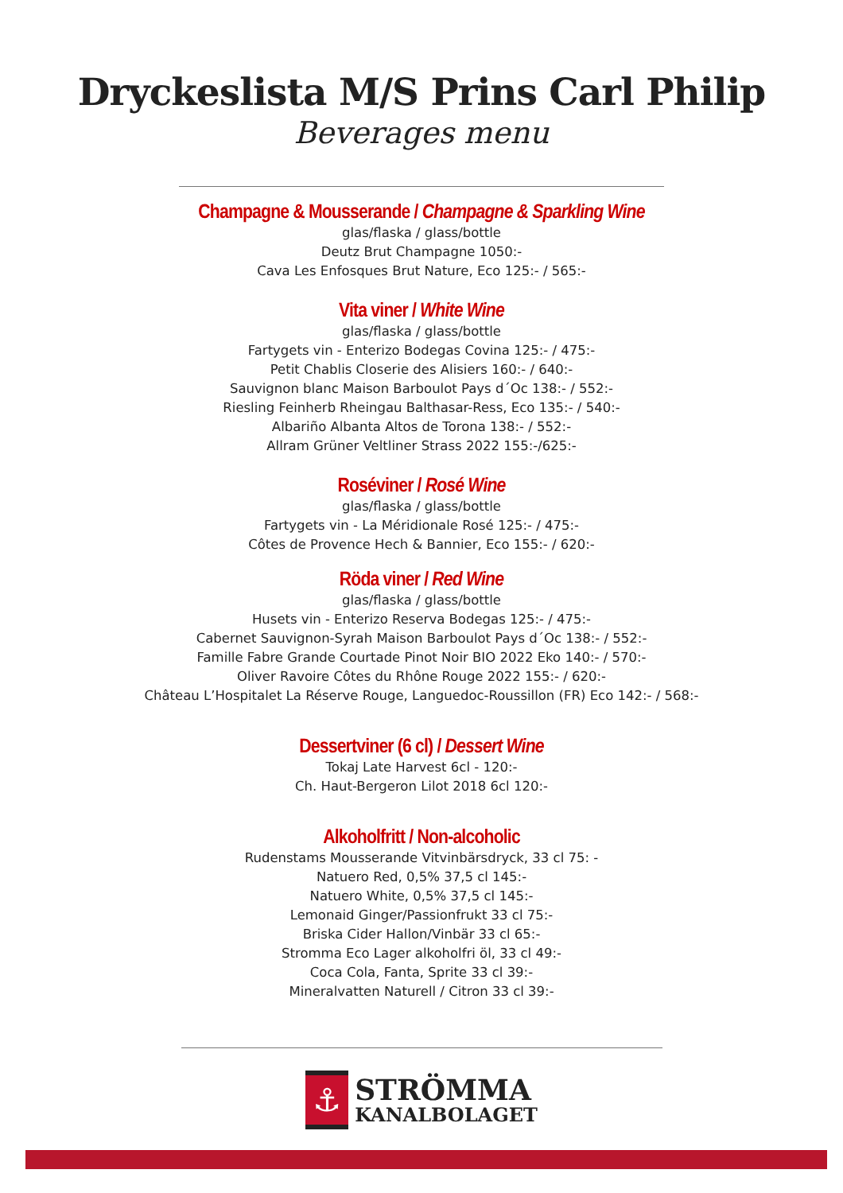Dryckeslista M/S Prins Carl Philip
Beverages menu
Champagne & Mousserande / Champagne & Sparkling Wine
glas/flaska / glass/bottle
Deutz Brut Champagne 1050:-
Cava Les Enfosques Brut Nature, Eco 125:- / 565:-
Vita viner / White Wine
glas/flaska / glass/bottle
Fartygets vin - Enterizo Bodegas Covina 125:- / 475:-
Petit Chablis Closerie des Alisiers 160:- / 640:-
Sauvignon blanc Maison Barboulot Pays d´Oc 138:- / 552:-
Riesling Feinherb Rheingau Balthasar-Ress, Eco 135:- / 540:-
Albariño Albanta Altos de Torona 138:- / 552:-
Allram Grüner Veltliner Strass 2022 155:-/625:-
Roséviner / Rosé Wine
glas/flaska / glass/bottle
Fartygets vin - La Méridionale Rosé 125:- / 475:-
Côtes de Provence Hech & Bannier, Eco 155:- / 620:-
Röda viner / Red Wine
glas/flaska / glass/bottle
Husets vin - Enterizo Reserva Bodegas 125:- / 475:-
Cabernet Sauvignon-Syrah Maison Barboulot Pays d´Oc 138:- / 552:-
Famille Fabre Grande Courtade Pinot Noir BIO 2022 Eko 140:- / 570:-
Oliver Ravoire Côtes du Rhône Rouge 2022 155:- / 620:-
Château L’Hospitalet La Réserve Rouge, Languedoc-Roussillon (FR) Eco 142:- / 568:-
Dessertviner (6 cl) / Dessert Wine
Tokaj Late Harvest 6cl - 120:-
Ch. Haut-Bergeron Lilot 2018 6cl 120:-
Alkoholfritt / Non-alcoholic
Rudenstams Mousserande Vitvinbärsdryck, 33 cl 75: -
Natuero Red, 0,5% 37,5 cl 145:-
Natuero White, 0,5% 37,5 cl 145:-
Lemonaid Ginger/Passionfrukt 33 cl 75:-
Briska Cider Hallon/Vinbär 33 cl 65:-
Stromma Eco Lager alkoholfri öl, 33 cl 49:-
Coca Cola, Fanta, Sprite 33 cl 39:-
Mineralvatten Naturell / Citron 33 cl 39:-
⚓
STRÖMMA
KANALBOLAGET